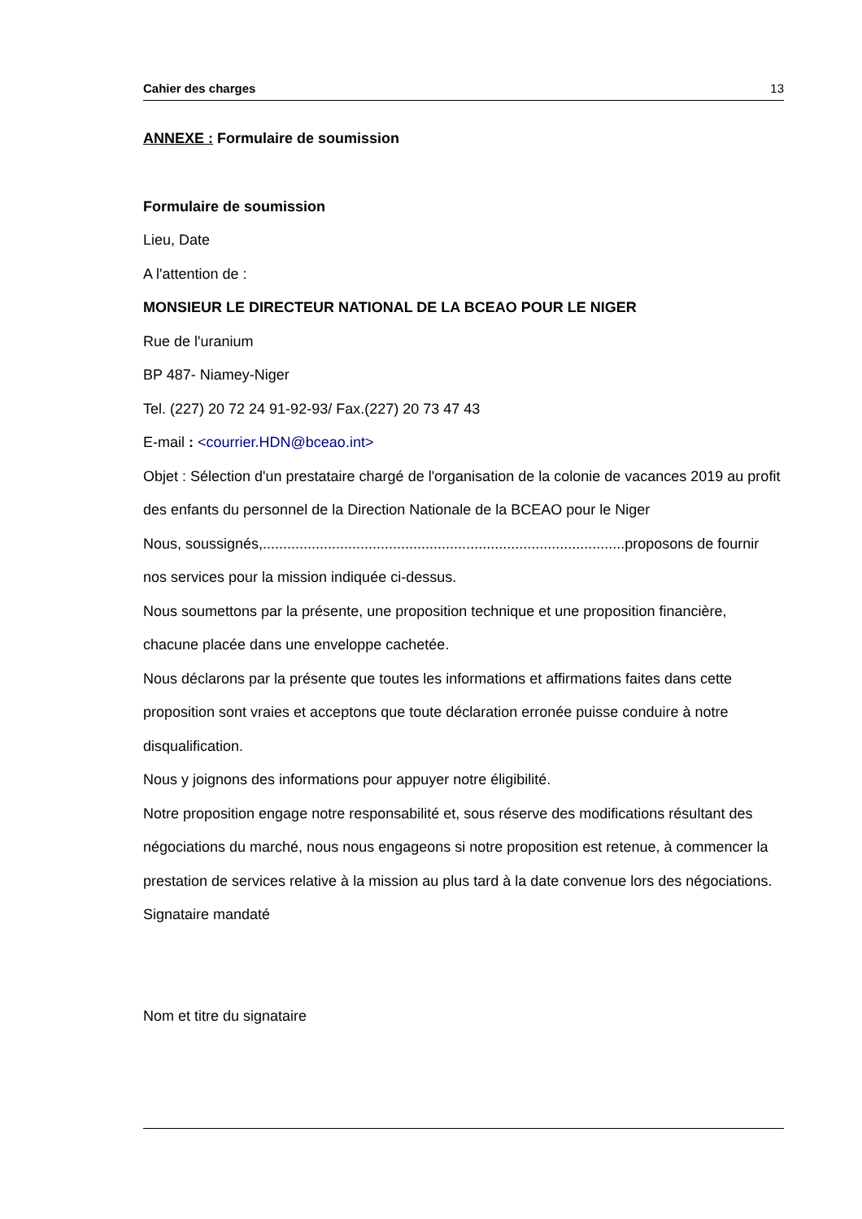Cahier des charges 13
ANNEXE : Formulaire de soumission
Formulaire de soumission
Lieu, Date
A l'attention de :
MONSIEUR LE DIRECTEUR NATIONAL DE LA BCEAO POUR LE NIGER
Rue de l'uranium
BP 487- Niamey-Niger
Tel. (227) 20 72 24 91-92-93/ Fax.(227) 20 73 47 43
E-mail : <courrier.HDN@bceao.int>
Objet : Sélection d'un prestataire chargé de l'organisation de la colonie de vacances 2019 au profit des enfants du personnel de la Direction Nationale de la BCEAO pour le Niger
Nous, soussignés,.........................................................................................proposons de fournir nos services pour la mission indiquée ci-dessus.
Nous soumettons par la présente, une proposition technique et une proposition financière, chacune placée dans une enveloppe cachetée.
Nous déclarons par la présente que toutes les informations et affirmations faites dans cette proposition sont vraies et acceptons que toute déclaration erronée puisse conduire à notre disqualification.
Nous y joignons des informations pour appuyer notre éligibilité.
Notre proposition engage notre responsabilité et, sous réserve des modifications résultant des négociations du marché, nous nous engageons si notre proposition est retenue, à commencer la prestation de services relative à la mission au plus tard à la date convenue lors des négociations.
Signataire mandaté
Nom et titre du signataire